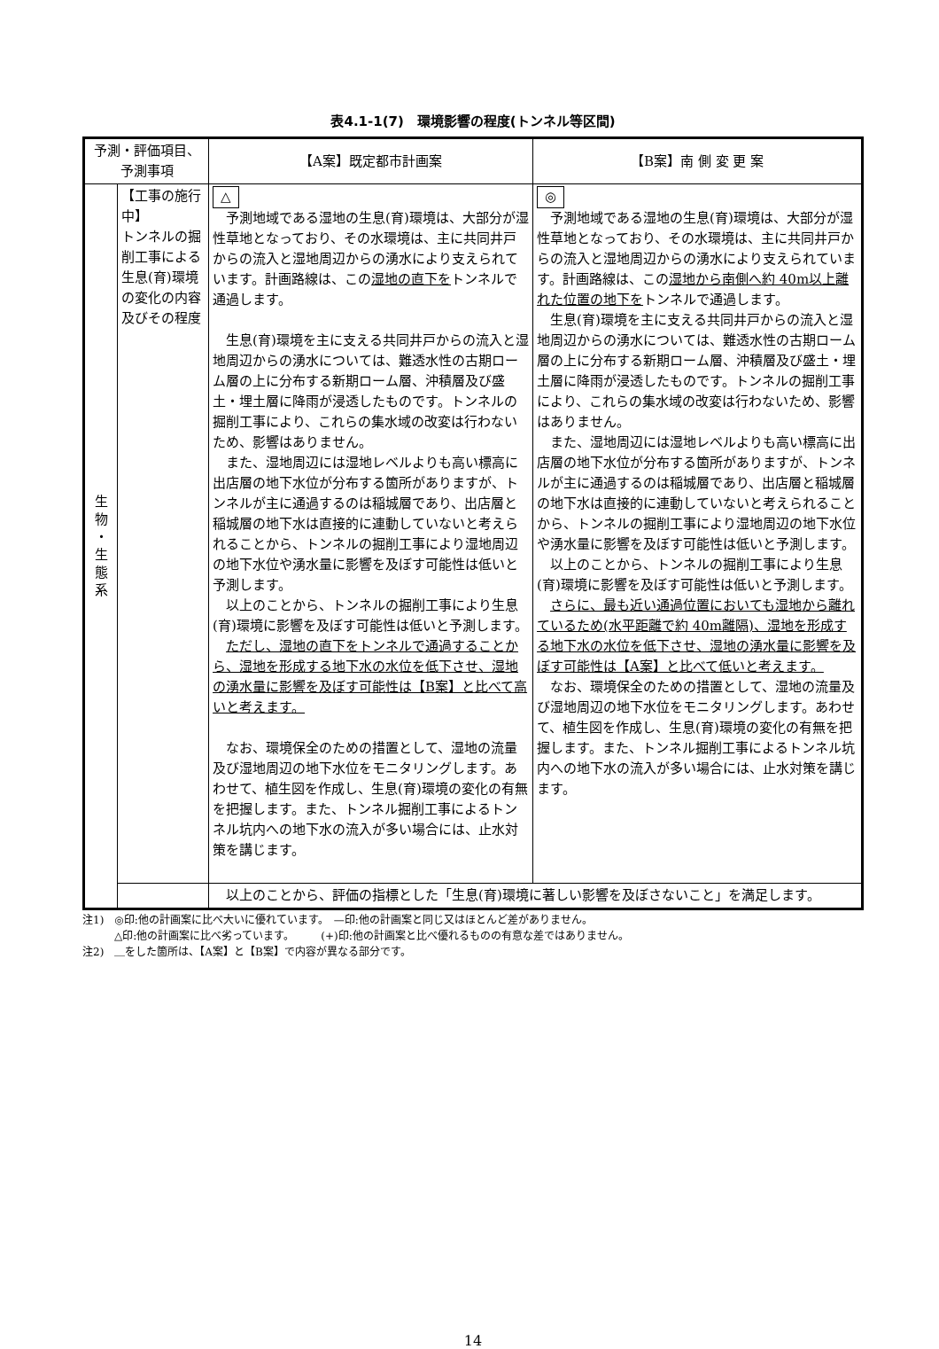表4.1-1(7)　環境影響の程度(トンネル等区間)
| 予測・評価項目、 予測事項 | | 【A案】既定都市計画案 | 【B案】南 側 変 更 案 |
| --- | --- | --- | --- |
| 生 物 ・ 生 態 系 | 【工事の施行中】 トンネルの掘削工事による生息(育)環境の変化の内容及びその程度 | △ 予測地域である湿地の生息(育)環境は、大部分が湿性草地となっており、その水環境は、主に共同井戸からの流入と湿地周辺からの湧水により支えられています。計画路線は、この 湿地の直下を トンネルで通過します。 生息(育)環境を主に支える共同井戸からの流入と湿地周辺からの湧水については、難透水性の古期ローム層の上に分布する新期ローム層、沖積層及び盛土・埋土層に降雨が浸透したものです。トンネルの掘削工事により、これらの集水域の改変は行わないため、影響はありません。 また、湿地周辺には湿地レベルよりも高い標高に出店層の地下水位が分布する箇所がありますが、トンネルが主に通過するのは稲城層であり、出店層と稲城層の地下水は直接的に連動していないと考えられることから、トンネルの掘削工事により湿地周辺の地下水位や湧水量に影響を及ぼす可能性は低いと予測します。 以上のことから、トンネルの掘削工事により生息(育)環境に影響を及ぼす可能性は低いと予測します。 ただし、湿地の直下をトンネルで通過することから、湿地を形成する地下水の水位を低下させ、湿地の湧水量に影響を及ぼす可能性は【B案】と比べて高いと考えます。 なお、環境保全のための措置として、湿地の流量及び湿地周辺の地下水位をモニタリングします。あわせて、植生図を作成し、生息(育)環境の変化の有無を把握します。また、トンネル掘削工事によるトンネル坑内への地下水の流入が多い場合には、止水対策を講じます。 | ◎ 予測地域である湿地の生息(育)環境は、大部分が湿性草地となっており、その水環境は、主に共同井戸からの流入と湿地周辺からの湧水により支えられています。計画路線は、この 湿地から南側へ約 40m以上離れた位置の地下を トンネルで通過します。 生息(育)環境を主に支える共同井戸からの流入と湿地周辺からの湧水については、難透水性の古期ローム層の上に分布する新期ローム層、沖積層及び盛土・埋土層に降雨が浸透したものです。トンネルの掘削工事により、これらの集水域の改変は行わないため、影響はありません。 また、湿地周辺には湿地レベルよりも高い標高に出店層の地下水位が分布する箇所がありますが、トンネルが主に通過するのは稲城層であり、出店層と稲城層の地下水は直接的に連動していないと考えられることから、トンネルの掘削工事により湿地周辺の地下水位や湧水量に影響を及ぼす可能性は低いと予測します。 以上のことから、トンネルの掘削工事により生息(育)環境に影響を及ぼす可能性は低いと予測します。 さらに、最も近い通過位置においても湿地から離れているため(水平距離で約 40m離隔)、湿地を形成する地下水の水位を低下させ、湿地の湧水量に影響を及ぼす可能性は【A案】と比べて低いと考えます。 なお、環境保全のための措置として、湿地の流量及び湿地周辺の地下水位をモニタリングします。あわせて、植生図を作成し、生息(育)環境の変化の有無を把握します。また、トンネル掘削工事によるトンネル坑内への地下水の流入が多い場合には、止水対策を講じます。 |
| | | 以上のことから、評価の指標とした「生息(育)環境に著しい影響を及ぼさないこと」を満足します。 | |
注1)　◎印:他の計画案に比べ大いに優れています。　—印:他の計画案と同じ又はほとんど差がありません。
　　　△印:他の計画案に比べ劣っています。　　　(+)印:他の計画案と比べ優れるものの有意な差ではありません。
注2)　＿をした箇所は、【A案】と【B案】で内容が異なる部分です。
14